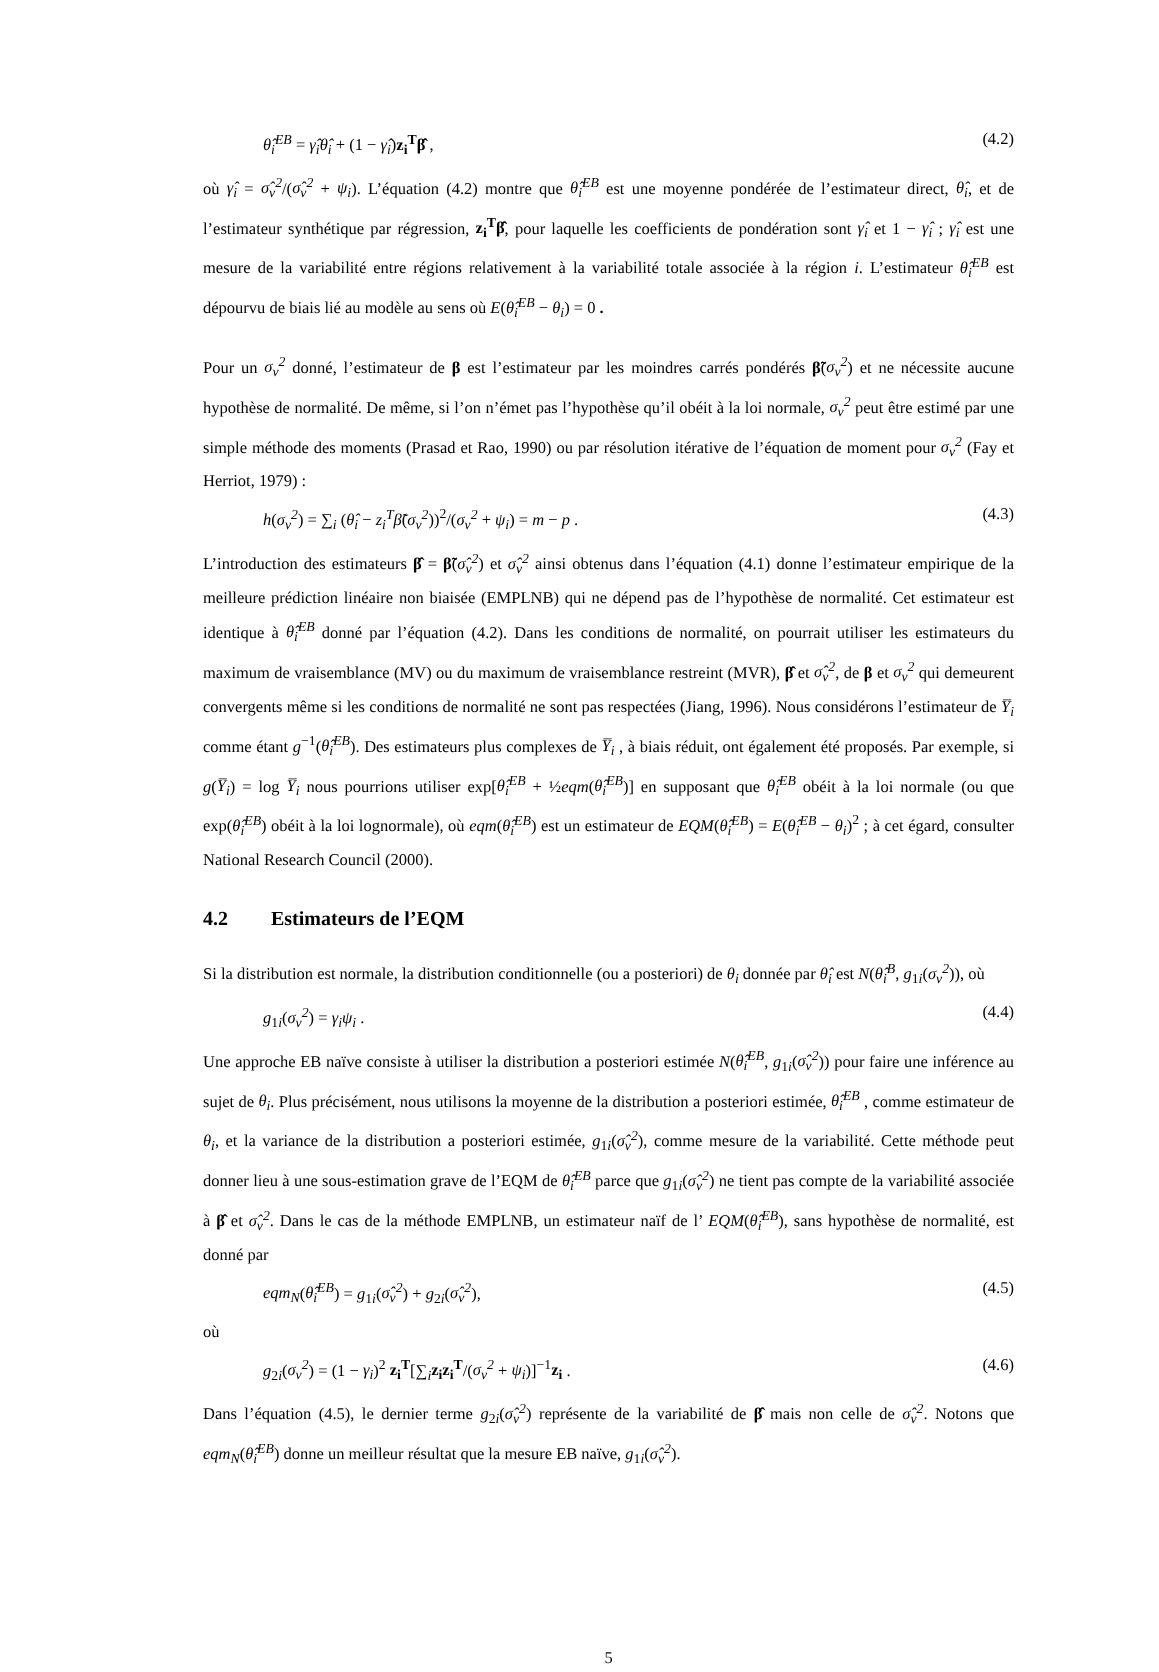θ̂<sub>i</sub><sup>EB</sup> = γ̂<sub>i</sub>θ̂<sub>i</sub> + (1 − γ̂<sub>i</sub>)z<sub>i</sub><sup>T</sup>β̂ , (4.2)
où γ̂<sub>i</sub> = σ̂<sub>v</sub><sup>2</sup>/(σ̂<sub>v</sub><sup>2</sup> + ψ<sub>i</sub>). L’équation (4.2) montre que θ̂<sub>i</sub><sup>EB</sup> est une moyenne pondérée de l’estimateur direct, θ̂<sub>i</sub>, et de l’estimateur synthétique par régression, z<sub>i</sub><sup>T</sup>β̂, pour laquelle les coefficients de pondération sont γ̂<sub>i</sub> et 1 − γ̂<sub>i</sub> ; γ̂<sub>i</sub> est une mesure de la variabilité entre régions relativement à la variabilité totale associée à la région i. L’estimateur θ̂<sub>i</sub><sup>EB</sup> est dépourvu de biais lié au modèle au sens où E(θ̂<sub>i</sub><sup>EB</sup> − θ<sub>i</sub>) = 0 .
Pour un σ<sub>v</sub><sup>2</sup> donné, l’estimateur de β est l’estimateur par les moindres carrés pondérés β̃(σ<sub>v</sub><sup>2</sup>) et ne nécessite aucune hypothèse de normalité. De même, si l’on n’émet pas l’hypothèse qu’il obéit à la loi normale, σ<sub>v</sub><sup>2</sup> peut être estimé par une simple méthode des moments (Prasad et Rao, 1990) ou par résolution itérative de l’équation de moment pour σ<sub>v</sub><sup>2</sup> (Fay et Herriot, 1979) :
h(σ<sub>v</sub><sup>2</sup>) = ∑<sub>i</sub> (θ̂<sub>i</sub> − z<sub>i</sub><sup>T</sup>β̃(σ<sub>v</sub><sup>2</sup>))<sup>2</sup>/(σ<sub>v</sub><sup>2</sup> + ψ<sub>i</sub>) = m − p . (4.3)
L’introduction des estimateurs β̂ = β̃(σ̂<sub>v</sub><sup>2</sup>) et σ̂<sub>v</sub><sup>2</sup> ainsi obtenus dans l’équation (4.1) donne l’estimateur empirique de la meilleure prédiction linéaire non biaisée (EMPLNB) qui ne dépend pas de l’hypothèse de normalité. Cet estimateur est identique à θ̂<sub>i</sub><sup>EB</sup> donné par l’équation (4.2). Dans les conditions de normalité, on pourrait utiliser les estimateurs du maximum de vraisemblance (MV) ou du maximum de vraisemblance restreint (MVR), β̂ et σ̂<sub>v</sub><sup>2</sup>, de β et σ<sub>v</sub><sup>2</sup> qui demeurent convergents même si les conditions de normalité ne sont pas respectées (Jiang, 1996). Nous considérons l’estimateur de Y̅<sub>i</sub> comme étant g<sup>−1</sup>(θ̂<sub>i</sub><sup>EB</sup>). Des estimateurs plus complexes de Y̅<sub>i</sub> , à biais réduit, ont également été proposés. Par exemple, si g(Y̅<sub>i</sub>) = log Y̅<sub>i</sub> nous pourrions utiliser exp[θ̂<sub>i</sub><sup>EB</sup> + ½eqm(θ̂<sub>i</sub><sup>EB</sup>)] en supposant que θ̂<sub>i</sub><sup>EB</sup> obéit à la loi normale (ou que exp(θ̂<sub>i</sub><sup>EB</sup>) obéit à la loi lognormale), où eqm(θ̂<sub>i</sub><sup>EB</sup>) est un estimateur de EQM(θ̂<sub>i</sub><sup>EB</sup>) = E(θ̂<sub>i</sub><sup>EB</sup> − θ<sub>i</sub>)<sup>2</sup> ; à cet égard, consulter National Research Council (2000).
4.2 Estimateurs de l’EQM
Si la distribution est normale, la distribution conditionnelle (ou a posteriori) de θ<sub>i</sub> donnée par θ̂<sub>i</sub> est N(θ̂<sub>i</sub><sup>B</sup>, g<sub>1i</sub>(σ<sub>v</sub><sup>2</sup>)), où
g<sub>1i</sub>(σ<sub>v</sub><sup>2</sup>) = γ<sub>i</sub>ψ<sub>i</sub> . (4.4)
Une approche EB naïve consiste à utiliser la distribution a posteriori estimée N(θ̂<sub>i</sub><sup>EB</sup>, g<sub>1i</sub>(σ̂<sub>v</sub><sup>2</sup>)) pour faire une inférence au sujet de θ<sub>i</sub>. Plus précisément, nous utilisons la moyenne de la distribution a posteriori estimée, θ̂<sub>i</sub><sup>EB</sup> , comme estimateur de θ<sub>i</sub>, et la variance de la distribution a posteriori estimée, g<sub>1i</sub>(σ̂<sub>v</sub><sup>2</sup>), comme mesure de la variabilité. Cette méthode peut donner lieu à une sous-estimation grave de l’EQM de θ̂<sub>i</sub><sup>EB</sup> parce que g<sub>1i</sub>(σ̂<sub>v</sub><sup>2</sup>) ne tient pas compte de la variabilité associée à β̂ et σ̂<sub>v</sub><sup>2</sup>. Dans le cas de la méthode EMPLNB, un estimateur naïf de l’ EQM(θ̂<sub>i</sub><sup>EB</sup>), sans hypothèse de normalité, est donné par
eqm<sub>N</sub>(θ̂<sub>i</sub><sup>EB</sup>) = g<sub>1i</sub>(σ̂<sub>v</sub><sup>2</sup>) + g<sub>2i</sub>(σ̂<sub>v</sub><sup>2</sup>), (4.5)
où
g<sub>2i</sub>(σ<sub>v</sub><sup>2</sup>) = (1 − γ<sub>i</sub>)<sup>2</sup> z<sub>i</sub><sup>T</sup>[∑<sub>i</sub>z<sub>i</sub>z<sub>i</sub><sup>T</sup>/(σ<sub>v</sub><sup>2</sup> + ψ<sub>i</sub>)]<sup>−1</sup>z<sub>i</sub> . (4.6)
Dans l’équation (4.5), le dernier terme g<sub>2i</sub>(σ̂<sub>v</sub><sup>2</sup>) représente de la variabilité de β̂ mais non celle de σ̂<sub>v</sub><sup>2</sup>. Notons que eqm<sub>N</sub>(θ̂<sub>i</sub><sup>EB</sup>) donne un meilleur résultat que la mesure EB naïve, g<sub>1i</sub>(σ̂<sub>v</sub><sup>2</sup>).
5